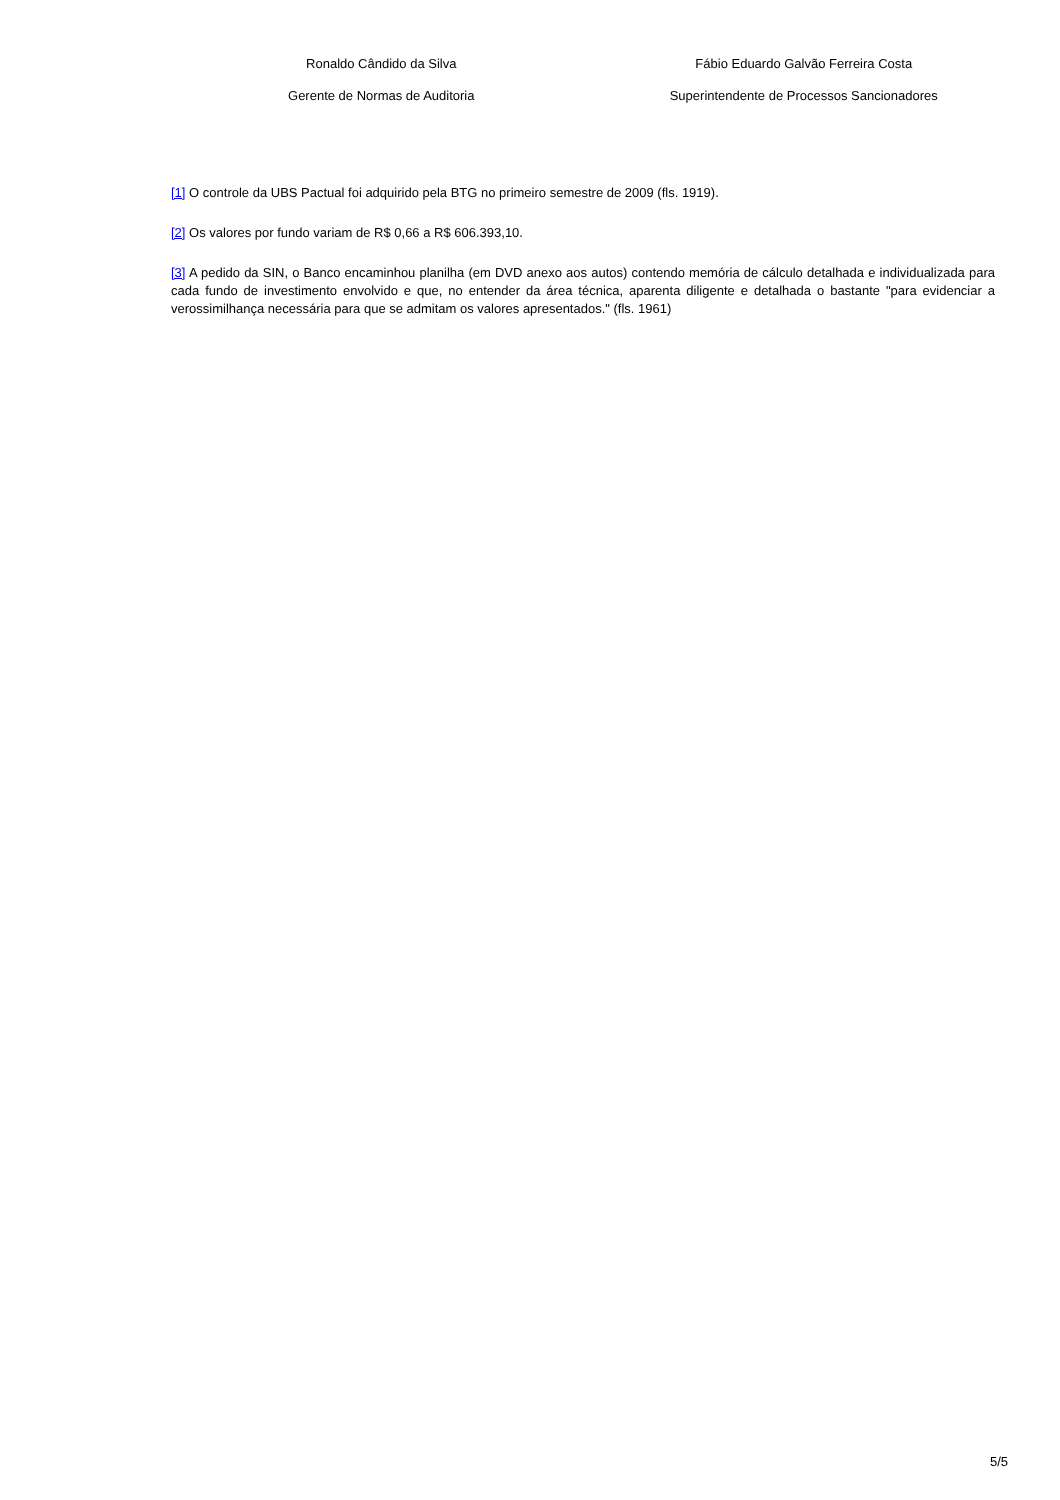Ronaldo Cândido da Silva
Gerente de Normas de Auditoria
Fábio Eduardo Galvão Ferreira Costa
Superintendente de Processos Sancionadores
[1] O controle da UBS Pactual foi adquirido pela BTG no primeiro semestre de 2009 (fls. 1919).
[2] Os valores por fundo variam de R$ 0,66 a R$ 606.393,10.
[3] A pedido da SIN, o Banco encaminhou planilha (em DVD anexo aos autos) contendo memória de cálculo detalhada e individualizada para cada fundo de investimento envolvido e que, no entender da área técnica, aparenta diligente e detalhada o bastante "para evidenciar a verossimilhança necessária para que se admitam os valores apresentados." (fls. 1961)
5/5